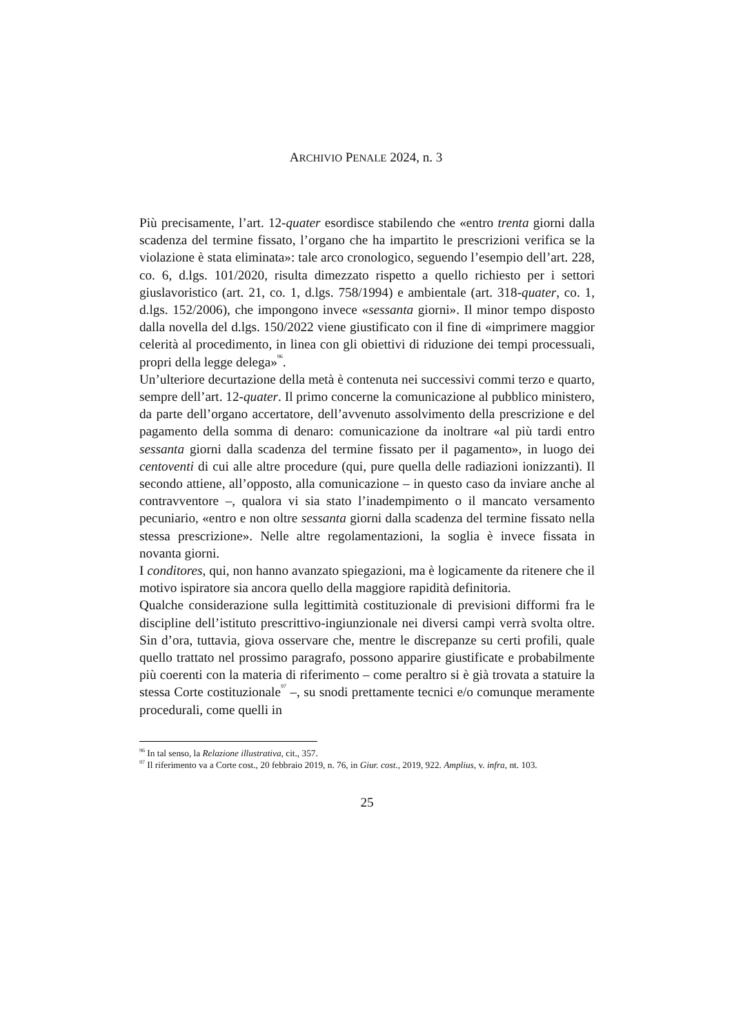ARCHIVIO PENALE 2024, n. 3
Più precisamente, l’art. 12-quater esordisce stabilendo che «entro trenta giorni dalla scadenza del termine fissato, l’organo che ha impartito le prescrizioni verifica se la violazione è stata eliminata»: tale arco cronologico, seguendo l’esempio dell’art. 228, co. 6, d.lgs. 101/2020, risulta dimezzato rispetto a quello richiesto per i settori giuslavoristico (art. 21, co. 1, d.lgs. 758/1994) e ambientale (art. 318-quater, co. 1, d.lgs. 152/2006), che impongono invece «sessanta giorni». Il minor tempo disposto dalla novella del d.lgs. 150/2022 viene giustificato con il fine di «imprimere maggior celerità al procedimento, in linea con gli obiettivi di riduzione dei tempi processuali, propri della legge delega»<sup>96</sup>.
Un’ulteriore decurtazione della metà è contenuta nei successivi commi terzo e quarto, sempre dell’art. 12-quater. Il primo concerne la comunicazione al pubblico ministero, da parte dell’organo accertatore, dell’avvenuto assolvimento della prescrizione e del pagamento della somma di denaro: comunicazione da inoltrare «al più tardi entro sessanta giorni dalla scadenza del termine fissato per il pagamento», in luogo dei centoventi di cui alle altre procedure (qui, pure quella delle radiazioni ionizzanti). Il secondo attiene, all’opposto, alla comunicazione – in questo caso da inviare anche al contravventore –, qualora vi sia stato l’inadempimento o il mancato versamento pecuniario, «entro e non oltre sessanta giorni dalla scadenza del termine fissato nella stessa prescrizione». Nelle altre regolamentazioni, la soglia è invece fissata in novanta giorni.
I conditores, qui, non hanno avanzato spiegazioni, ma è logicamente da ritenere che il motivo ispiratore sia ancora quello della maggiore rapidità definitoria.
Qualche considerazione sulla legittimità costituzionale di previsioni difformi fra le discipline dell’istituto prescrittivo-ingiunzionale nei diversi campi verrà svolta oltre. Sin d’ora, tuttavia, giova osservare che, mentre le discrepanze su certi profili, quale quello trattato nel prossimo paragrafo, possono apparire giustificate e probabilmente più coerenti con la materia di riferimento – come peraltro si è già trovata a statuire la stessa Corte costituzionale<sup>97</sup> –, su snodi prettamente tecnici e/o comunque meramente procedurali, come quelli in
<sup>96</sup> In tal senso, la Relazione illustrativa, cit., 357.
<sup>97</sup> Il riferimento va a Corte cost., 20 febbraio 2019, n. 76, in Giur. cost., 2019, 922. Amplius, v. infra, nt. 103.
25